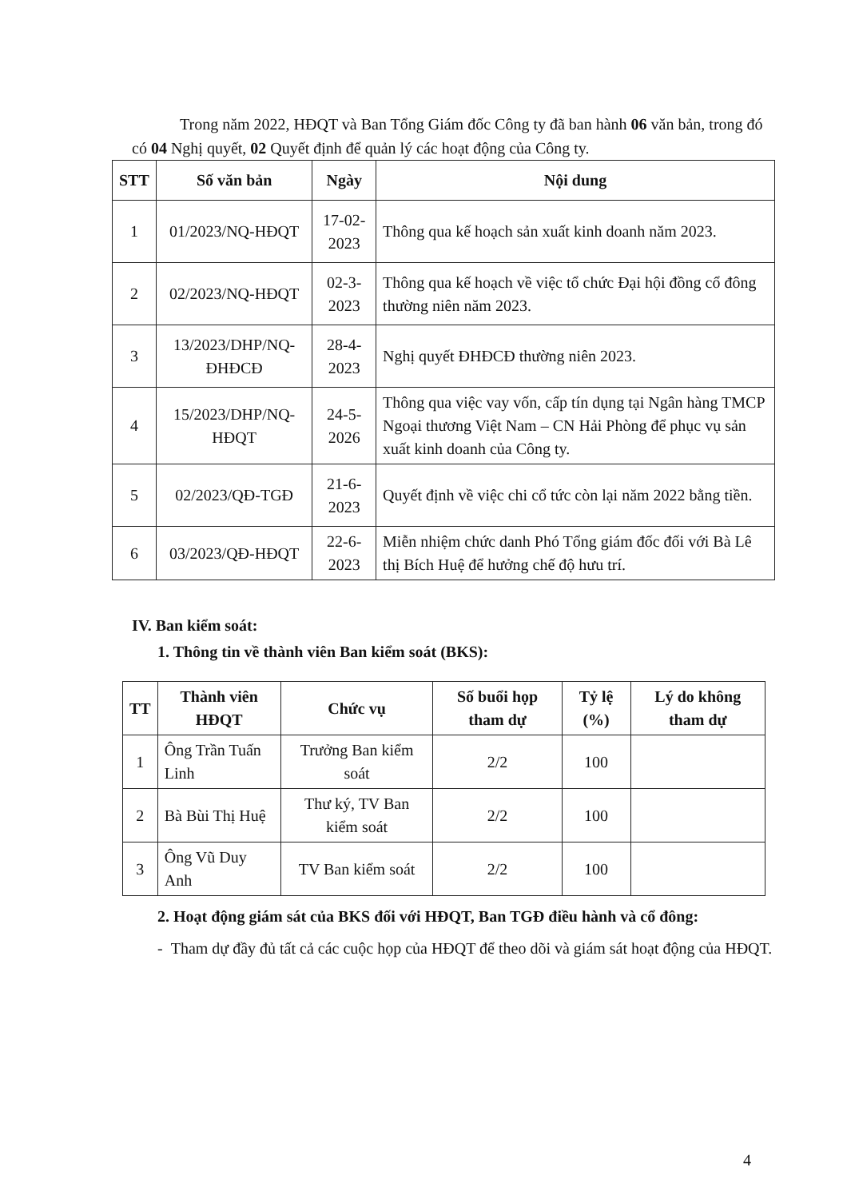Trong năm 2022, HĐQT và Ban Tổng Giám đốc Công ty đã ban hành 06 văn bản, trong đó có 04 Nghị quyết, 02 Quyết định để quản lý các hoạt động của Công ty.
| STT | Số văn bản | Ngày | Nội dung |
| --- | --- | --- | --- |
| 1 | 01/2023/NQ-HĐQT | 17-02-2023 | Thông qua kế hoạch sản xuất kinh doanh năm 2023. |
| 2 | 02/2023/NQ-HĐQT | 02-3-2023 | Thông qua kế hoạch về việc tổ chức Đại hội đồng cổ đông thường niên năm 2023. |
| 3 | 13/2023/DHP/NQ-ĐHĐCĐ | 28-4-2023 | Nghị quyết ĐHĐCĐ thường niên 2023. |
| 4 | 15/2023/DHP/NQ-HĐQT | 24-5-2026 | Thông qua việc vay vốn, cấp tín dụng tại Ngân hàng TMCP Ngoại thương Việt Nam – CN Hải Phòng để phục vụ sản xuất kinh doanh của Công ty. |
| 5 | 02/2023/QĐ-TGĐ | 21-6-2023 | Quyết định về việc chi cổ tức còn lại năm 2022 bằng tiền. |
| 6 | 03/2023/QĐ-HĐQT | 22-6-2023 | Miễn nhiệm chức danh Phó Tổng giám đốc đối với Bà Lê thị Bích Huệ để hưởng chế độ hưu trí. |
IV. Ban kiểm soát:
1. Thông tin về thành viên Ban kiểm soát (BKS):
| TT | Thành viên HĐQT | Chức vụ | Số buổi họp tham dự | Tỷ lệ (%) | Lý do không tham dự |
| --- | --- | --- | --- | --- | --- |
| 1 | Ông Trần Tuấn Linh | Trưởng Ban kiểm soát | 2/2 | 100 | |
| 2 | Bà Bùi Thị Huệ | Thư ký, TV Ban kiểm soát | 2/2 | 100 | |
| 3 | Ông Vũ Duy Anh | TV Ban kiểm soát | 2/2 | 100 | |
2. Hoạt động giám sát của BKS đối với HĐQT, Ban TGĐ điều hành và cổ đông:
- Tham dự đầy đủ tất cả các cuộc họp của HĐQT để theo dõi và giám sát hoạt động của HĐQT.
4